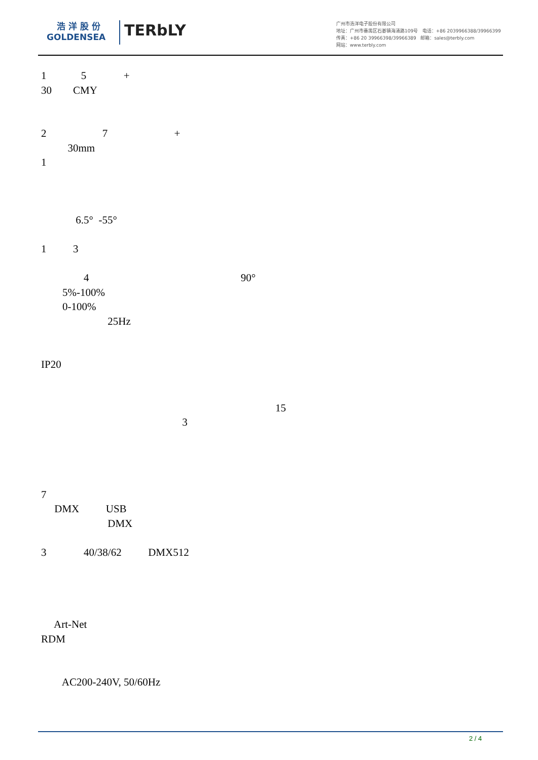浩 洋 股 份
GOLDENSEA
TERbLY
广州市浩洋电子股份有限公司
地址：广州市番禺区石碁镇海涌路109号 电话：+86 2039966388/39966399
传真：+86 20 39966398/39966389 邮箱：sales@terbly.com
网站：www.terbly.com
1 5 +
30 CMY
2 7 +
30mm
1
6.5° -55°
1 3
4 90°
5%-100%
0-100%
25Hz
IP20
15
3
7
DMX USB
DMX
3 40/38/62 DMX512
Art-Net
RDM
AC200-240V, 50/60Hz
2 / 4